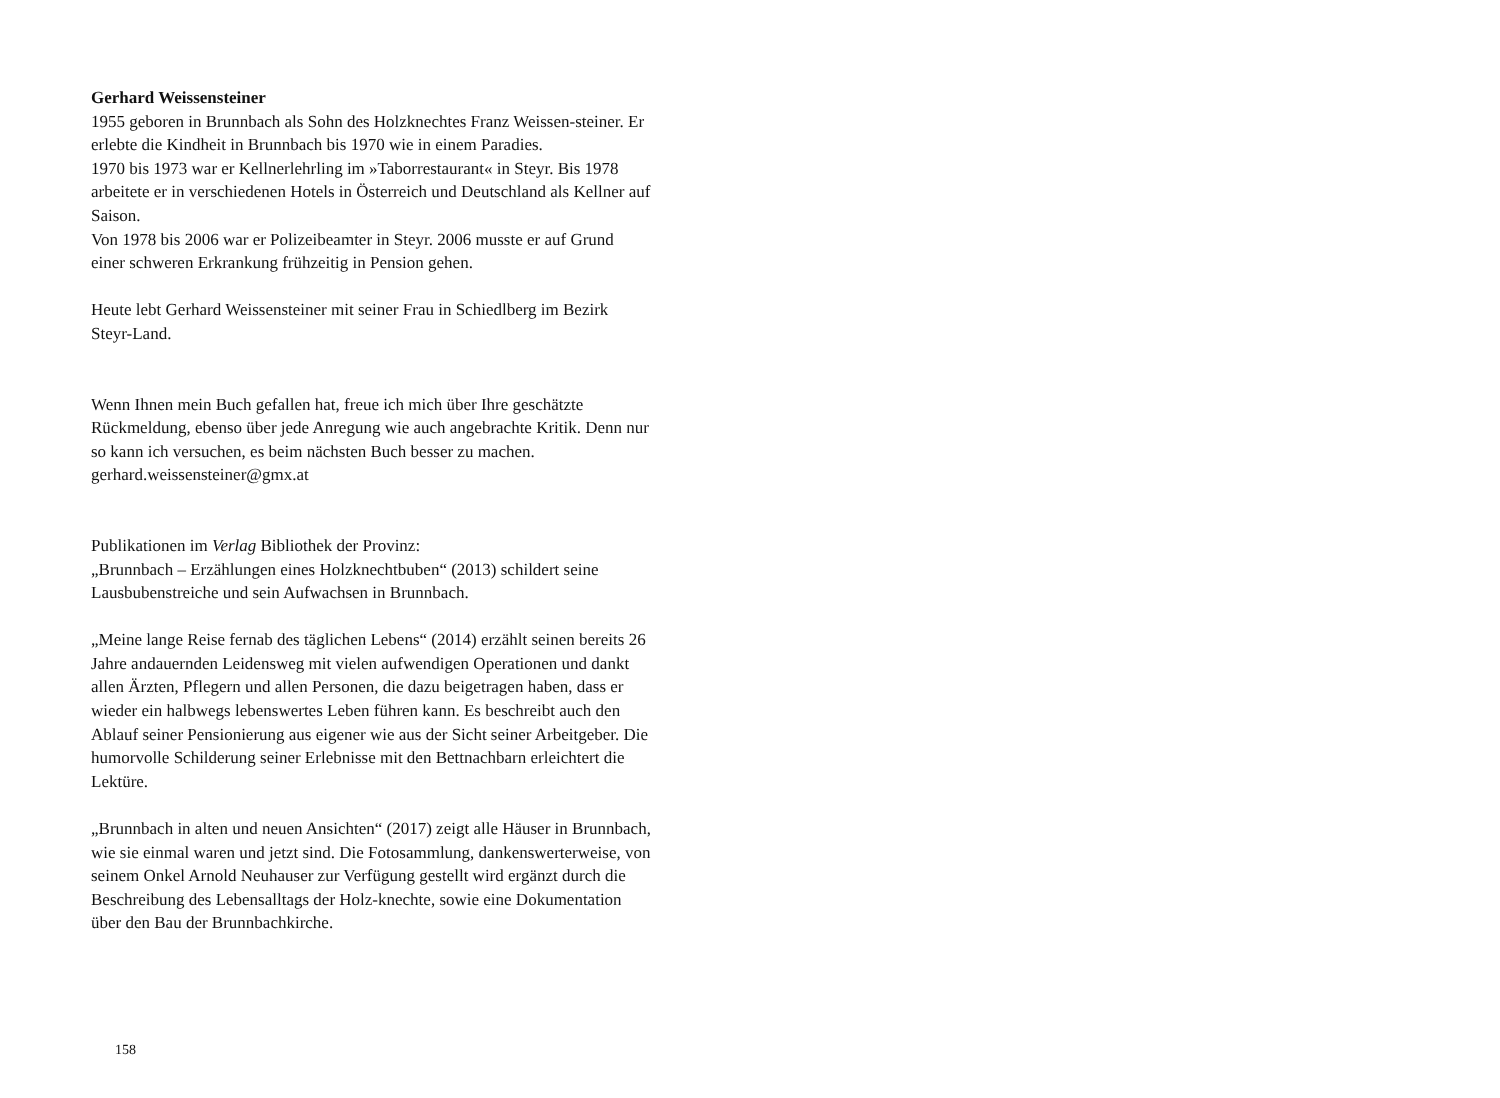Gerhard Weissensteiner
1955 geboren in Brunnbach als Sohn des Holzknechtes Franz Weissen-steiner. Er erlebte die Kindheit in Brunnbach bis 1970 wie in einem Paradies.
1970 bis 1973 war er Kellnerlehrling im »Taborrestaurant« in Steyr. Bis 1978 arbeitete er in verschiedenen Hotels in Österreich und Deutschland als Kellner auf Saison.
Von 1978 bis 2006 war er Polizeibeamter in Steyr. 2006 musste er auf Grund einer schweren Erkrankung frühzeitig in Pension gehen.
Heute lebt Gerhard Weissensteiner mit seiner Frau in Schiedlberg im Bezirk Steyr-Land.
Wenn Ihnen mein Buch gefallen hat, freue ich mich über Ihre geschätzte Rückmeldung, ebenso über jede Anregung wie auch angebrachte Kritik. Denn nur so kann ich versuchen, es beim nächsten Buch besser zu machen.
gerhard.weissensteiner@gmx.at
Publikationen im Verlag Bibliothek der Provinz:
„Brunnbach – Erzählungen eines Holzknechtbuben“ (2013) schildert seine Lausbubenstreiche und sein Aufwachsen in Brunnbach.
„Meine lange Reise fernab des täglichen Lebens“ (2014) erzählt seinen bereits 26 Jahre andauernden Leidensweg mit vielen aufwendigen Operationen und dankt allen Ärzten, Pflegern und allen Personen, die dazu beigetragen haben, dass er wieder ein halbwegs lebenswertes Leben führen kann. Es beschreibt auch den Ablauf seiner Pensionierung aus eigener wie aus der Sicht seiner Arbeitgeber. Die humorvolle Schilderung seiner Erlebnisse mit den Bettnachbarn erleichtert die Lektüre.
„Brunnbach in alten und neuen Ansichten“ (2017) zeigt alle Häuser in Brunnbach, wie sie einmal waren und jetzt sind. Die Fotosammlung, dankenswerterweise, von seinem Onkel Arnold Neuhauser zur Verfügung gestellt wird ergänzt durch die Beschreibung des Lebensalltags der Holz-knechte, sowie eine Dokumentation über den Bau der Brunnbachkirche.
158